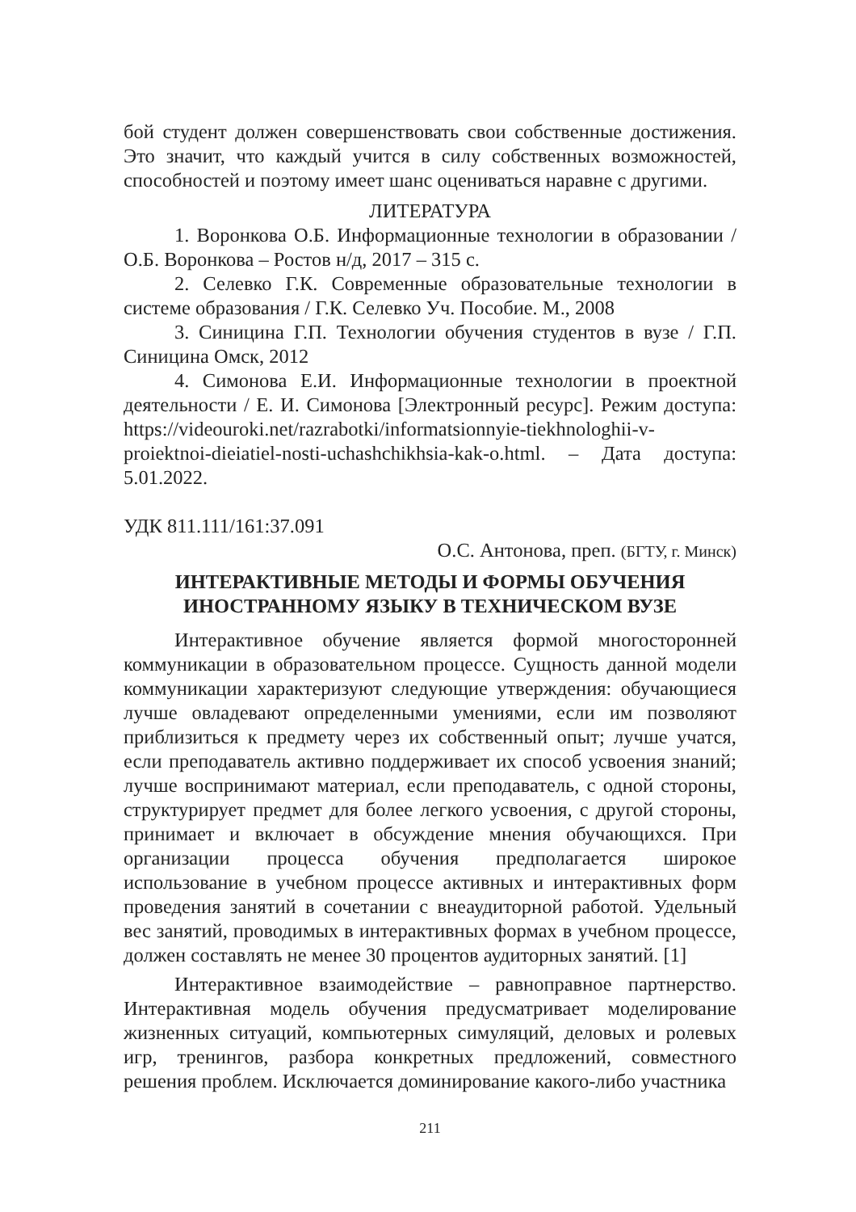бой студент должен совершенствовать свои собственные достижения. Это значит, что каждый учится в силу собственных возможностей, способностей и поэтому имеет шанс оцениваться наравне с другими.
ЛИТЕРАТУРА
1. Воронкова О.Б. Информационные технологии в образовании / О.Б. Воронкова – Ростов н/д, 2017 – 315 с.
2. Селевко Г.К. Современные образовательные технологии в системе образования / Г.К. Селевко Уч. Пособие. М., 2008
3. Синицина Г.П. Технологии обучения студентов в вузе / Г.П. Синицина Омск, 2012
4. Симонова Е.И. Информационные технологии в проектной деятельности / Е. И. Симонова [Электронный ресурс]. Режим доступа: https://videouroki.net/razrabotki/informatsionnyie-tiekhnologhii-v-proiektnoi-dieiatiel-nosti-uchashchikhsia-kak-o.html. – Дата доступа: 5.01.2022.
УДК 811.111/161:37.091
О.С. Антонова, преп. (БГТУ, г. Минск)
ИНТЕРАКТИВНЫЕ МЕТОДЫ И ФОРМЫ ОБУЧЕНИЯ
ИНОСТРАННОМУ ЯЗЫКУ В ТЕХНИЧЕСКОМ ВУЗЕ
Интерактивное обучение является формой многосторонней коммуникации в образовательном процессе. Сущность данной модели коммуникации характеризуют следующие утверждения: обучающиеся лучше овладевают определенными умениями, если им позволяют приблизиться к предмету через их собственный опыт; лучше учатся, если преподаватель активно поддерживает их способ усвоения знаний; лучше воспринимают материал, если преподаватель, с одной стороны, структурирует предмет для более легкого усвоения, с другой стороны, принимает и включает в обсуждение мнения обучающихся. При организации процесса обучения предполагается широкое использование в учебном процессе активных и интерактивных форм проведения занятий в сочетании с внеаудиторной работой. Удельный вес занятий, проводимых в интерактивных формах в учебном процессе, должен составлять не менее 30 процентов аудиторных занятий. [1]
Интерактивное взаимодействие – равноправное партнерство. Интерактивная модель обучения предусматривает моделирование жизненных ситуаций, компьютерных симуляций, деловых и ролевых игр, тренингов, разбора конкретных предложений, совместного решения проблем. Исключается доминирование какого-либо участника
211